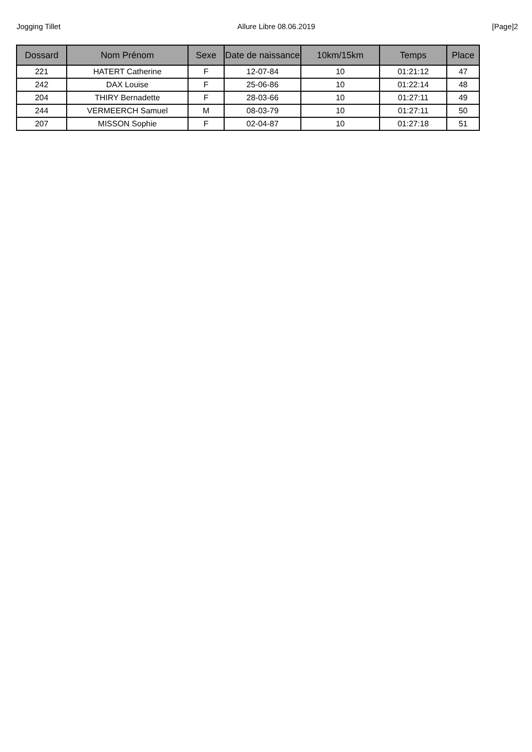Jogging Tillet Allure Libre 08.06.2019 [Page]2
| Dossard | Nom Prénom | Sexe | Date de naissance | 10km/15km | Temps | Place |
| --- | --- | --- | --- | --- | --- | --- |
| 221 | HATERT Catherine | F | 12-07-84 | 10 | 01:21:12 | 47 |
| 242 | DAX Louise | F | 25-06-86 | 10 | 01:22:14 | 48 |
| 204 | THIRY Bernadette | F | 28-03-66 | 10 | 01:27:11 | 49 |
| 244 | VERMEERCH Samuel | M | 08-03-79 | 10 | 01:27:11 | 50 |
| 207 | MISSON Sophie | F | 02-04-87 | 10 | 01:27:18 | 51 |